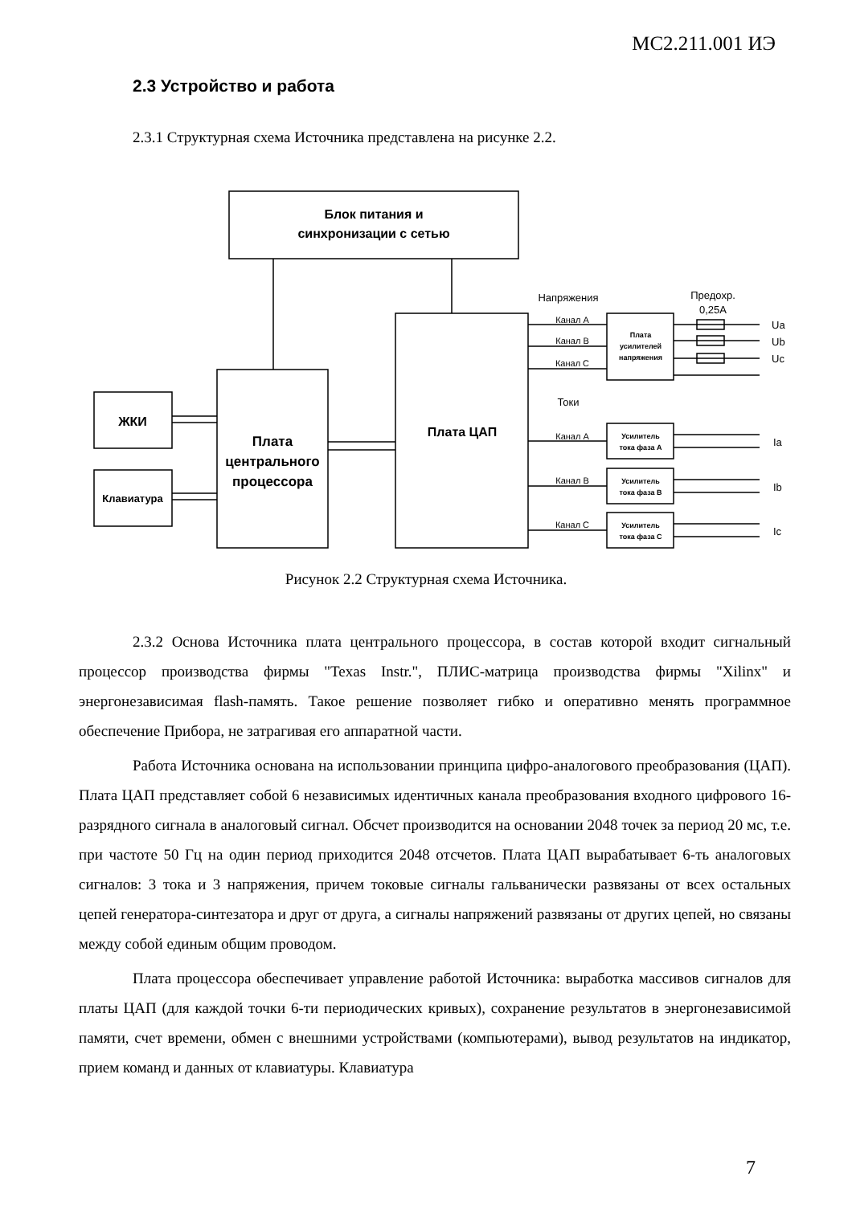МС2.211.001 ИЭ
2.3 Устройство и работа
2.3.1 Структурная схема Источника представлена на рисунке 2.2.
Блок питания и
синхронизации с сетью
ЖКИ
Клавиатура
Плата
центрального
процессора
Плата ЦАП
Напряжения
Предохр.
0,25А
Канал А
Канал В
Канал С
Плата
усилителей
напряжения
Токи
Канал А
Канал В
Канал С
Усилитель
тока фаза А
Усилитель
тока фаза В
Усилитель
тока фаза С
Ua
Ub
Uc
Ia
Ib
Ic
Рисунок 2.2 Структурная схема Источника.
2.3.2 Основа Источника плата центрального процессора, в состав которой входит сигнальный процессор производства фирмы "Texas Instr.", ПЛИС-матрица производства фирмы "Xilinx" и энергонезависимая flash-память. Такое решение позволяет гибко и оперативно менять программное обеспечение Прибора, не затрагивая его аппаратной части.
Работа Источника основана на использовании принципа цифро-аналогового преобразования (ЦАП). Плата ЦАП представляет собой 6 независимых идентичных канала преобразования входного цифрового 16-разрядного сигнала в аналоговый сигнал. Обсчет производится на основании 2048 точек за период 20 мс, т.е. при частоте 50 Гц на один период приходится 2048 отсчетов. Плата ЦАП вырабатывает 6-ть аналоговых сигналов: 3 тока и 3 напряжения, причем токовые сигналы гальванически развязаны от всех остальных цепей генератора-синтезатора и друг от друга, а сигналы напряжений развязаны от других цепей, но связаны между собой единым общим проводом.
Плата процессора обеспечивает управление работой Источника: выработка массивов сигналов для платы ЦАП (для каждой точки 6-ти периодических кривых), сохранение результатов в энергонезависимой памяти, счет времени, обмен с внешними устройствами (компьютерами), вывод результатов на индикатор, прием команд и данных от клавиатуры. Клавиатура
7